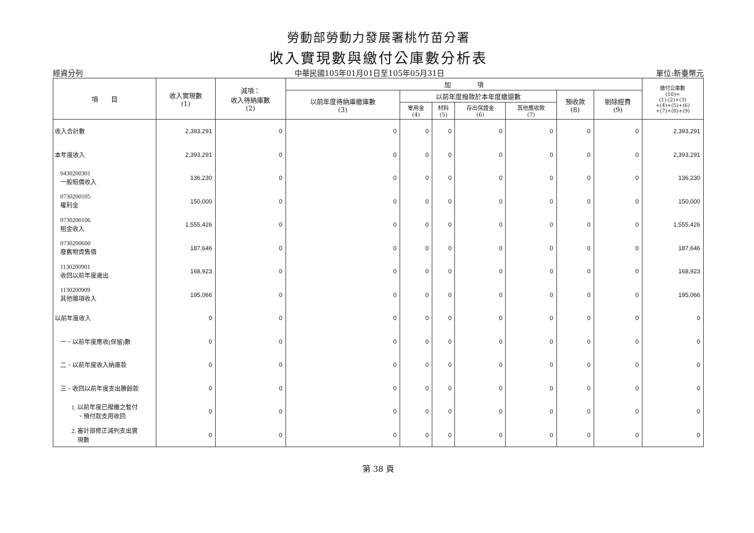勞動部勞動力發展署桃竹苗分署
收入實現數與繳付公庫數分析表
經資分列 中華民國105年01月01日至105年05月31日 單位:新臺幣元
| 項 目 | 收入實現數 (1) | 減項： 收入待納庫數 (2) | 加 項 | | | | | | | 繳付公庫數 (10)= (1)-(2)+(3) +(4)+(5)+(6) +(7)+(8)+(9) |
| --- | --- | --- | --- | --- | --- | --- | --- | --- | --- | --- |
| | | | 以前年度待納庫繳庫數 (3) | 以前年度撥款於本年度繳還數 | | | | 預收款 (8) | 剔除經費 (9) | |
| | | | | 零用金 (4) | 材料 (5) | 存出保證金 (6) | 其他應收款 (7) | | | |
| 收入合計數 | 2,393,291 | 0 | 0 | 0 | 0 | 0 | 0 | 0 | 0 | 2,393,291 |
| 本年度收入 | 2,393,291 | 0 | 0 | 0 | 0 | 0 | 0 | 0 | 0 | 2,393,291 |
| 0430200301 一般賠償收入 | 136,230 | 0 | 0 | 0 | 0 | 0 | 0 | 0 | 0 | 136,230 |
| 0730200105 權利金 | 150,000 | 0 | 0 | 0 | 0 | 0 | 0 | 0 | 0 | 150,000 |
| 0730200106 租金收入 | 1,555,426 | 0 | 0 | 0 | 0 | 0 | 0 | 0 | 0 | 1,555,426 |
| 0730200600 廢舊物資售價 | 187,646 | 0 | 0 | 0 | 0 | 0 | 0 | 0 | 0 | 187,646 |
| 1130200901 收回以前年度歲出 | 168,923 | 0 | 0 | 0 | 0 | 0 | 0 | 0 | 0 | 168,923 |
| 1130200909 其他雜項收入 | 195,066 | 0 | 0 | 0 | 0 | 0 | 0 | 0 | 0 | 195,066 |
| 以前年度收入 | 0 | 0 | 0 | 0 | 0 | 0 | 0 | 0 | 0 | 0 |
| 一、以前年度應收(保留)數 | 0 | 0 | 0 | 0 | 0 | 0 | 0 | 0 | 0 | 0 |
| 二、以前年度收入納庫款 | 0 | 0 | 0 | 0 | 0 | 0 | 0 | 0 | 0 | 0 |
| 三、收回以前年度支出賸餘款 | 0 | 0 | 0 | 0 | 0 | 0 | 0 | 0 | 0 | 0 |
| 1. 以前年度已撥繳之暫付 、預付款支用收回 | 0 | 0 | 0 | 0 | 0 | 0 | 0 | 0 | 0 | 0 |
| 2. 審計部修正減列支出實 現數 | 0 | 0 | 0 | 0 | 0 | 0 | 0 | 0 | 0 | 0 |
第 38 頁